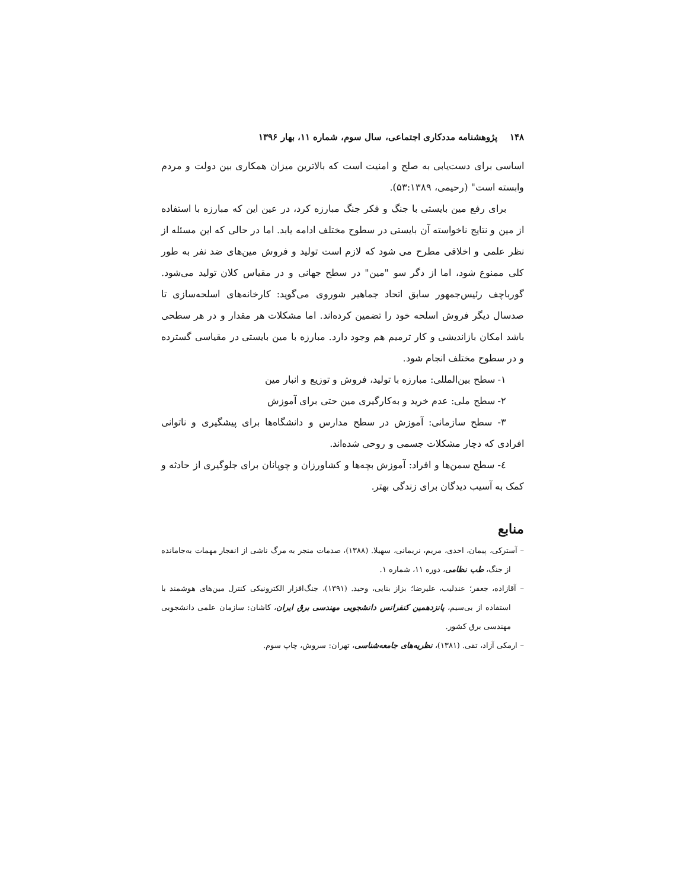۱۴۸ پژوهشنامه مددکاری اجتماعی، سال سوم، شماره ۱۱، بهار ۱۳۹۶
اساسی برای دست‌یابی به صلح و امنیت است که بالاترین میزان همکاری بین دولت و مردم وابسته است" (رحیمی، ۵۳:۱۳۸۹).
برای رفع مین بایستی با جنگ و فکر جنگ مبارزه کرد، در عین این که مبارزه با استفاده از مین و نتایج ناخواسته آن بایستی در سطوح مختلف ادامه یابد. اما در حالی که این مسئله از نظر علمی و اخلاقی مطرح می شود که لازم است تولید و فروش مین‌های ضد نفر به طور کلی ممنوع شود، اما از دگر سو "مین" در سطح جهانی و در مقیاس کلان تولید می‌شود. گورباچف رئیس‌جمهور سابق اتحاد جماهیر شوروی می‌گوید: کارخانه‌های اسلحه‌سازی تا صدسال دیگر فروش اسلحه خود را تضمین کرده‌اند. اما مشکلات هر مقدار و در هر سطحی باشد امکان بازاندیشی و کار ترمیم هم وجود دارد. مبارزه با مین بایستی در مقیاسی گسترده و در سطوح مختلف انجام شود.
۱- سطح بین‌المللی: مبارزه با تولید، فروش و توزیع و انبار مین
۲- سطح ملی: عدم خرید و به‌کارگیری مین حتی برای آموزش
۳- سطح سازمانی: آموزش در سطح مدارس و دانشگاه‌ها برای پیشگیری و ناتوانی افرادی که دچار مشکلات جسمی و روحی شده‌اند.
٤- سطح سمن‌ها و افراد: آموزش بچه‌ها و کشاورزان و چوپانان برای جلوگیری از حادثه و کمک به آسیب دیدگان برای زندگی بهتر.
منابع
– آسترکی، پیمان، احدی، مریم، نریمانی، سهیلا. (۱۳۸۸)، صدمات منجر به مرگ ناشی از انفجار مهمات به‌جامانده از جنگ، طب نظامی، دوره ۱۱، شماره ۱.
– آقازاده، جعفر؛ عندلیب، علیرضا؛ بزاز بنایی، وحید. (۱۳۹۱)، جنگ‌افزار الکترونیکی کنترل مین‌های هوشمند با استفاده از بی‌سیم، پانزدهمین کنفرانس دانشجویی مهندسی برق ایران، کاشان: سازمان علمی دانشجویی مهندسی برق کشور.
– ارمکی آزاد، تقی. (۱۳۸۱)، نظریه‌های جامعه‌شناسی، تهران: سروش، چاپ سوم.